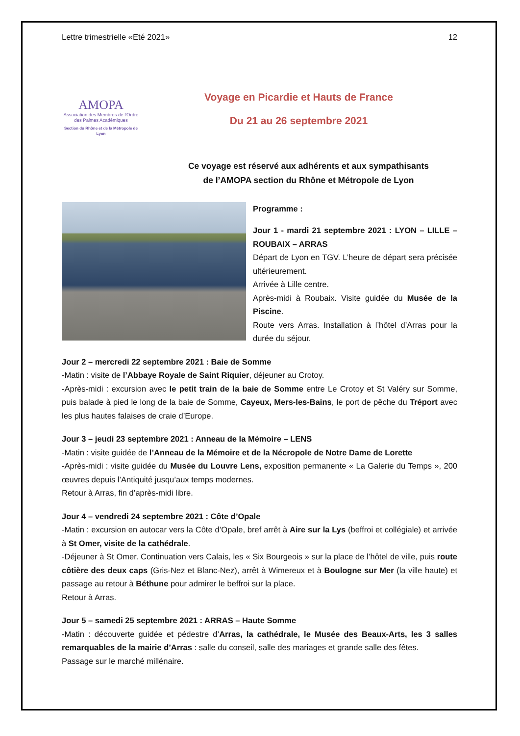Lettre trimestrielle «Eté 2021» 12
AMOPA
Association des Membres de l'Ordre des Palmes Académiques
Section du Rhône et de la Métropole de Lyon
Voyage en Picardie et Hauts de France
Du 21 au 26 septembre 2021
Ce voyage est réservé aux adhérents et aux sympathisants
de l’AMOPA section du Rhône et Métropole de Lyon
Programme :
Jour 1 - mardi 21 septembre 2021 : LYON – LILLE – ROUBAIX – ARRAS
Départ de Lyon en TGV. L’heure de départ sera précisée ultérieurement.
Arrivée à Lille centre.
Après-midi à Roubaix. Visite guidée du Musée de la Piscine.
Route vers Arras. Installation à l’hôtel d’Arras pour la durée du séjour.
Jour 2 – mercredi 22 septembre 2021 : Baie de Somme
-Matin : visite de l’Abbaye Royale de Saint Riquier, déjeuner au Crotoy.
-Après-midi : excursion avec le petit train de la baie de Somme entre Le Crotoy et St Valéry sur Somme, puis balade à pied le long de la baie de Somme, Cayeux, Mers-les-Bains, le port de pêche du Tréport avec les plus hautes falaises de craie d’Europe.
Jour 3 – jeudi 23 septembre 2021 : Anneau de la Mémoire – LENS
-Matin : visite guidée de l’Anneau de la Mémoire et de la Nécropole de Notre Dame de Lorette
-Après-midi : visite guidée du Musée du Louvre Lens, exposition permanente « La Galerie du Temps », 200 œuvres depuis l’Antiquité jusqu’aux temps modernes.
Retour à Arras, fin d’après-midi libre.
Jour 4 – vendredi 24 septembre 2021 : Côte d’Opale
-Matin : excursion en autocar vers la Côte d’Opale, bref arrêt à Aire sur la Lys (beffroi et collégiale) et arrivée à St Omer, visite de la cathédrale.
-Déjeuner à St Omer. Continuation vers Calais, les « Six Bourgeois » sur la place de l’hôtel de ville, puis route côtière des deux caps (Gris-Nez et Blanc-Nez), arrêt à Wimereux et à Boulogne sur Mer (la ville haute) et passage au retour à Béthune pour admirer le beffroi sur la place.
Retour à Arras.
Jour 5 – samedi 25 septembre 2021 : ARRAS – Haute Somme
-Matin : découverte guidée et pédestre d’Arras, la cathédrale, le Musée des Beaux-Arts, les 3 salles remarquables de la mairie d’Arras : salle du conseil, salle des mariages et grande salle des fêtes.
Passage sur le marché millénaire.